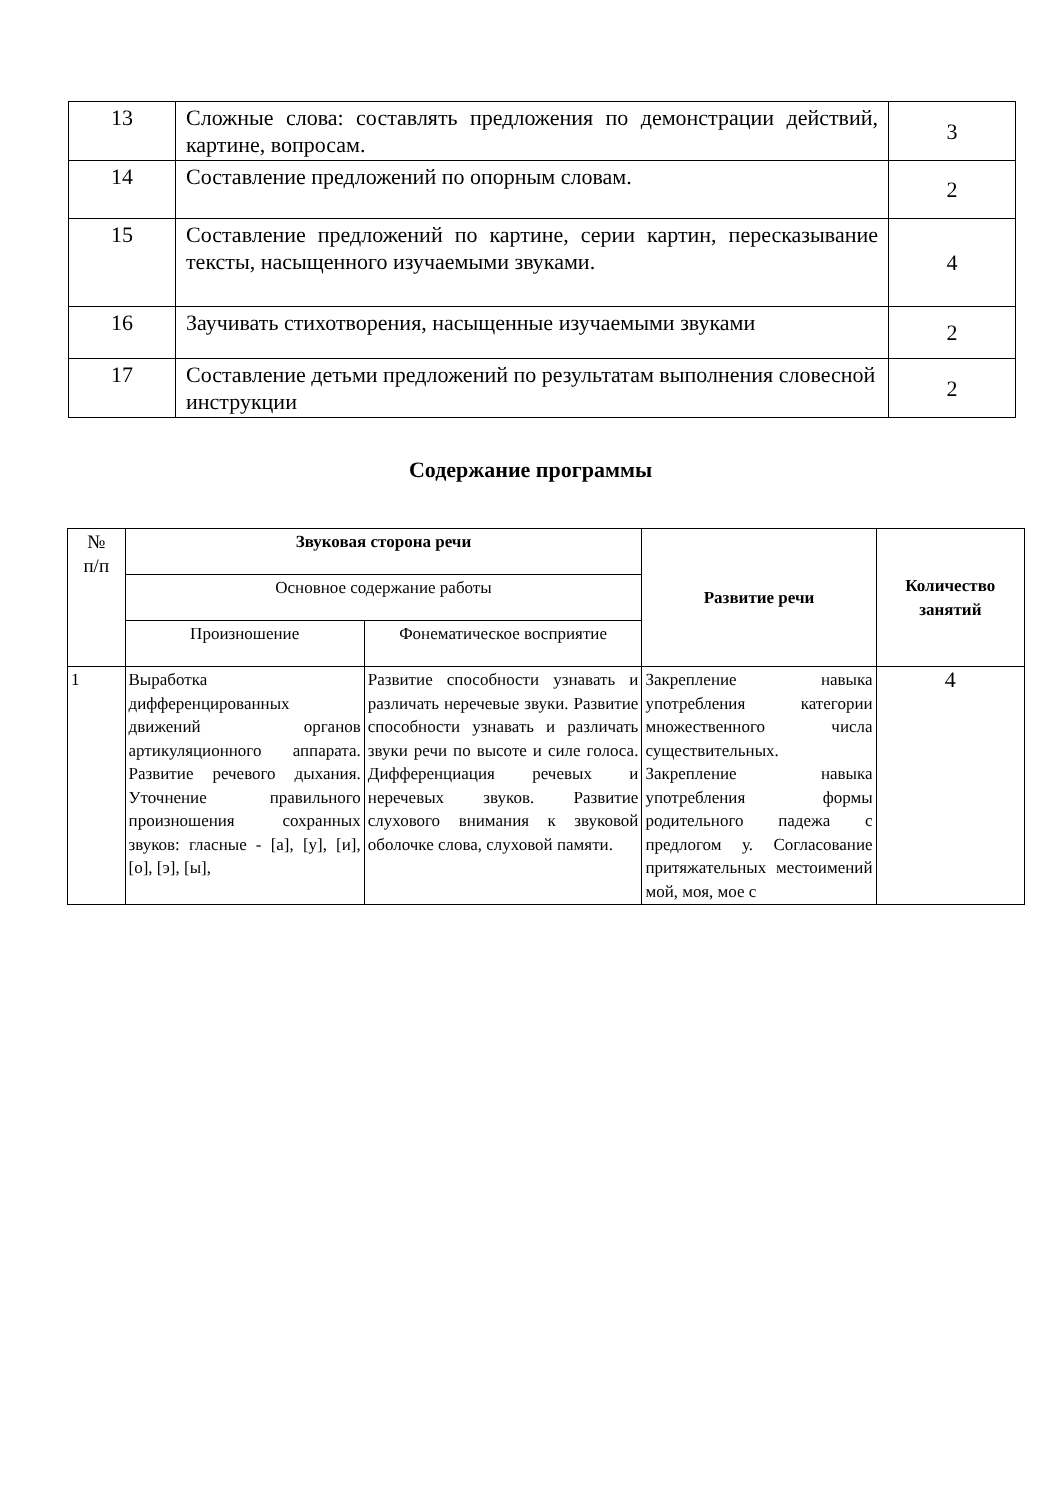| 13 | Сложные слова: составлять предложения по демонстрации действий, картине, вопросам. | 3 |
| 14 | Составление предложений по опорным словам. | 2 |
| 15 | Составление предложений по картине, серии картин, пересказывание тексты, насыщенного изучаемыми звуками. | 4 |
| 16 | Заучивать стихотворения, насыщенные изучаемыми звуками | 2 |
| 17 | Составление детьми предложений по результатам выполнения словесной инструкции | 2 |
Содержание программы
| № п/п | Звуковая сторона речи | | Развитие речи | Количество занятий |
| | Основное содержание работы | | | |
| | Произношение | Фонематическое восприятие | | |
| 1 | Выработка дифференцированных движений органов артикуляционного аппарата. Развитие речевого дыхания. Уточнение правильного произношения сохранных звуков: гласные - [а], [у], [и], [о], [э], [ы], | Развитие способности узнавать и различать неречевые звуки. Развитие способности узнавать и различать звуки речи по высоте и силе голоса. Дифференциация речевых и неречевых звуков. Развитие слухового внимания к звуковой оболочке слова, слуховой памяти. | Закрепление навыка употребления категории множественного числа существительных. Закрепление навыка употребления формы родительного падежа с предлогом у. Согласование притяжательных местоимений мой, моя, мое с | 4 |